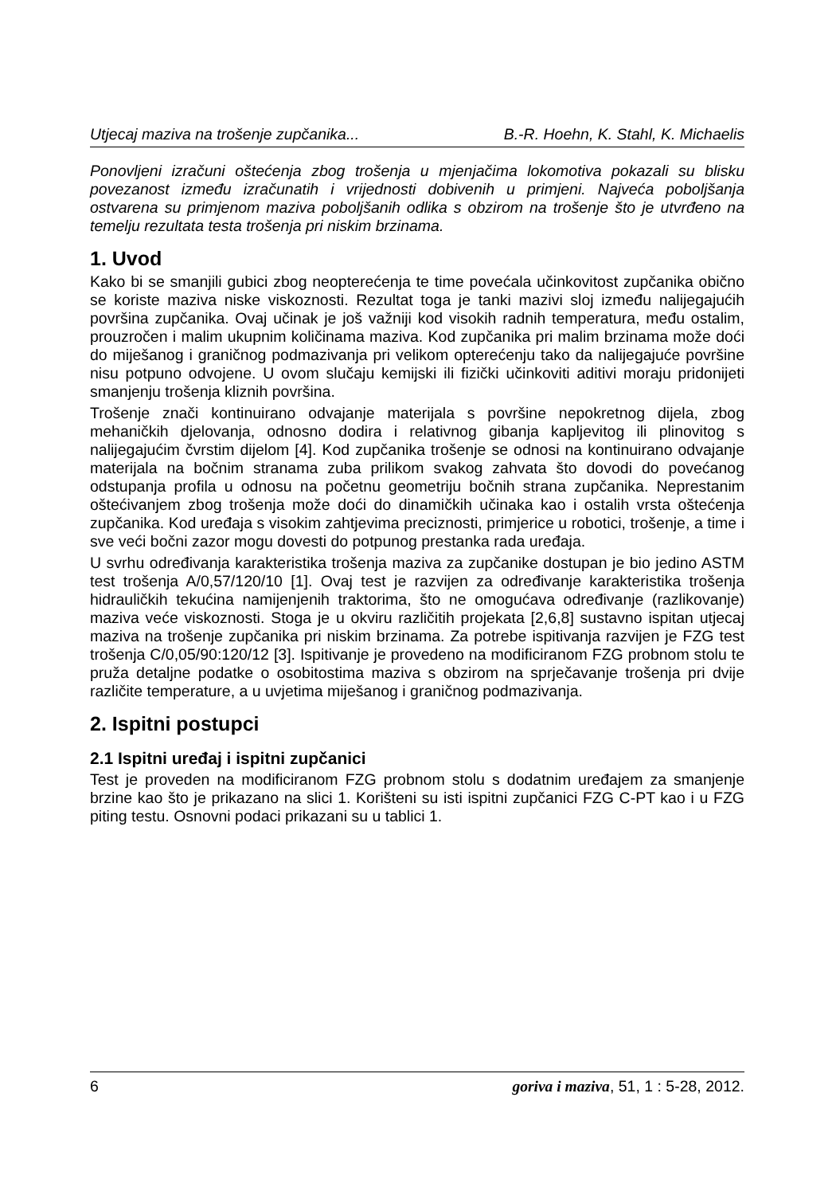Utjecaj maziva na trošenje zupčanika... B.-R. Hoehn, K. Stahl, K. Michaelis
Ponovljeni izračuni oštećenja zbog trošenja u mjenjačima lokomotiva pokazali su blisku povezanost između izračunatih i vrijednosti dobivenih u primjeni. Najveća poboljšanja ostvarena su primjenom maziva poboljšanih odlika s obzirom na trošenje što je utvrđeno na temelju rezultata testa trošenja pri niskim brzinama.
1. Uvod
Kako bi se smanjili gubici zbog neopterećenja te time povećala učinkovitost zupčanika obično se koriste maziva niske viskoznosti. Rezultat toga je tanki mazivi sloj između nalijegajućih površina zupčanika. Ovaj učinak je još važniji kod visokih radnih temperatura, među ostalim, prouzročen i malim ukupnim količinama maziva. Kod zupčanika pri malim brzinama može doći do miješanog i graničnog podmazivanja pri velikom opterećenju tako da nalijegajuće površine nisu potpuno odvojene. U ovom slučaju kemijski ili fizički učinkoviti aditivi moraju pridonijeti smanjenju trošenja kliznih površina.
Trošenje znači kontinuirano odvajanje materijala s površine nepokretnog dijela, zbog mehaničkih djelovanja, odnosno dodira i relativnog gibanja kapljevitog ili plinovitog s nalijegajućim čvrstim dijelom [4]. Kod zupčanika trošenje se odnosi na kontinuirano odvajanje materijala na bočnim stranama zuba prilikom svakog zahvata što dovodi do povećanog odstupanja profila u odnosu na početnu geometriju bočnih strana zupčanika. Neprestanim oštećivanjem zbog trošenja može doći do dinamičkih učinaka kao i ostalih vrsta oštećenja zupčanika. Kod uređaja s visokim zahtjevima preciznosti, primjerice u robotici, trošenje, a time i sve veći bočni zazor mogu dovesti do potpunog prestanka rada uređaja.
U svrhu određivanja karakteristika trošenja maziva za zupčanike dostupan je bio jedino ASTM test trošenja A/0,57/120/10 [1]. Ovaj test je razvijen za određivanje karakteristika trošenja hidrauličkih tekućina namijenjenih traktorima, što ne omogućava određivanje (razlikovanje) maziva veće viskoznosti. Stoga je u okviru različitih projekata [2,6,8] sustavno ispitan utjecaj maziva na trošenje zupčanika pri niskim brzinama. Za potrebe ispitivanja razvijen je FZG test trošenja C/0,05/90:120/12 [3]. Ispitivanje je provedeno na modificiranom FZG probnom stolu te pruža detaljne podatke o osobitostima maziva s obzirom na sprječavanje trošenja pri dvije različite temperature, a u uvjetima miješanog i graničnog podmazivanja.
2. Ispitni postupci
2.1 Ispitni uređaj i ispitni zupčanici
Test je proveden na modificiranom FZG probnom stolu s dodatnim uređajem za smanjenje brzine kao što je prikazano na slici 1. Korišteni su isti ispitni zupčanici FZG C-PT kao i u FZG piting testu. Osnovni podaci prikazani su u tablici 1.
6 goriva i maziva, 51, 1 : 5-28, 2012.